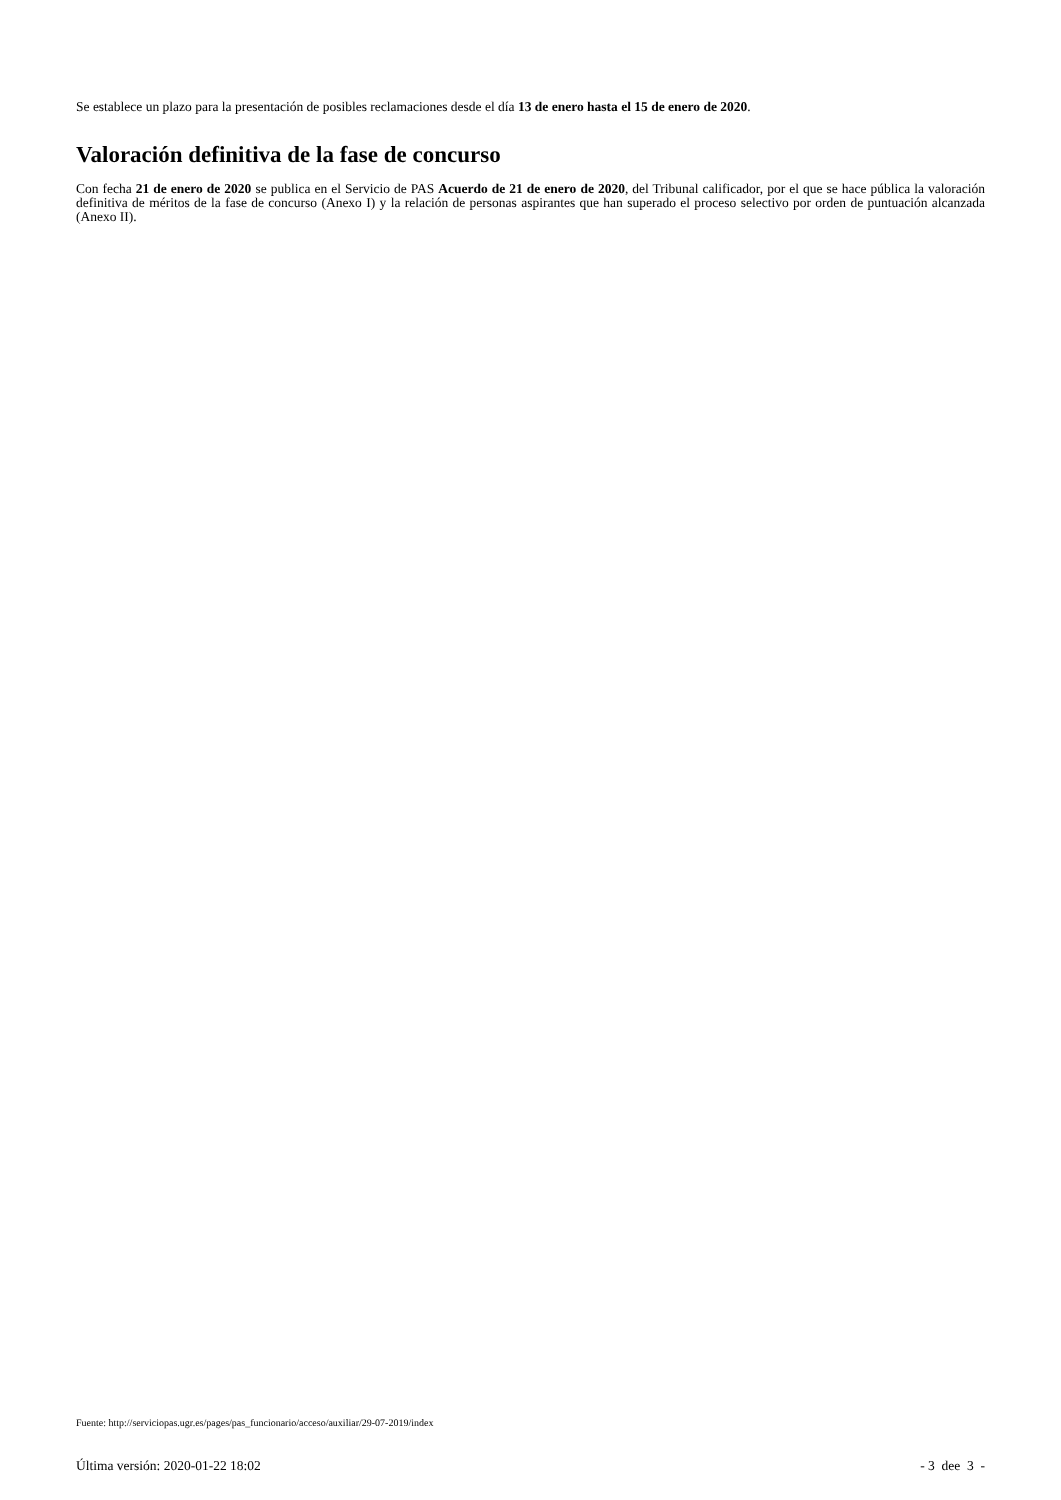Se establece un plazo para la presentación de posibles reclamaciones desde el día 13 de enero hasta el 15 de enero de 2020.
Valoración definitiva de la fase de concurso
Con fecha 21 de enero de 2020 se publica en el Servicio de PAS Acuerdo de 21 de enero de 2020, del Tribunal calificador, por el que se hace pública la valoración definitiva de méritos de la fase de concurso (Anexo I) y la relación de personas aspirantes que han superado el proceso selectivo por orden de puntuación alcanzada (Anexo II).
Fuente: http://serviciopas.ugr.es/pages/pas_funcionario/acceso/auxiliar/29-07-2019/index
Última versión: 2020-01-22 18:02 - 3 dee 3 -